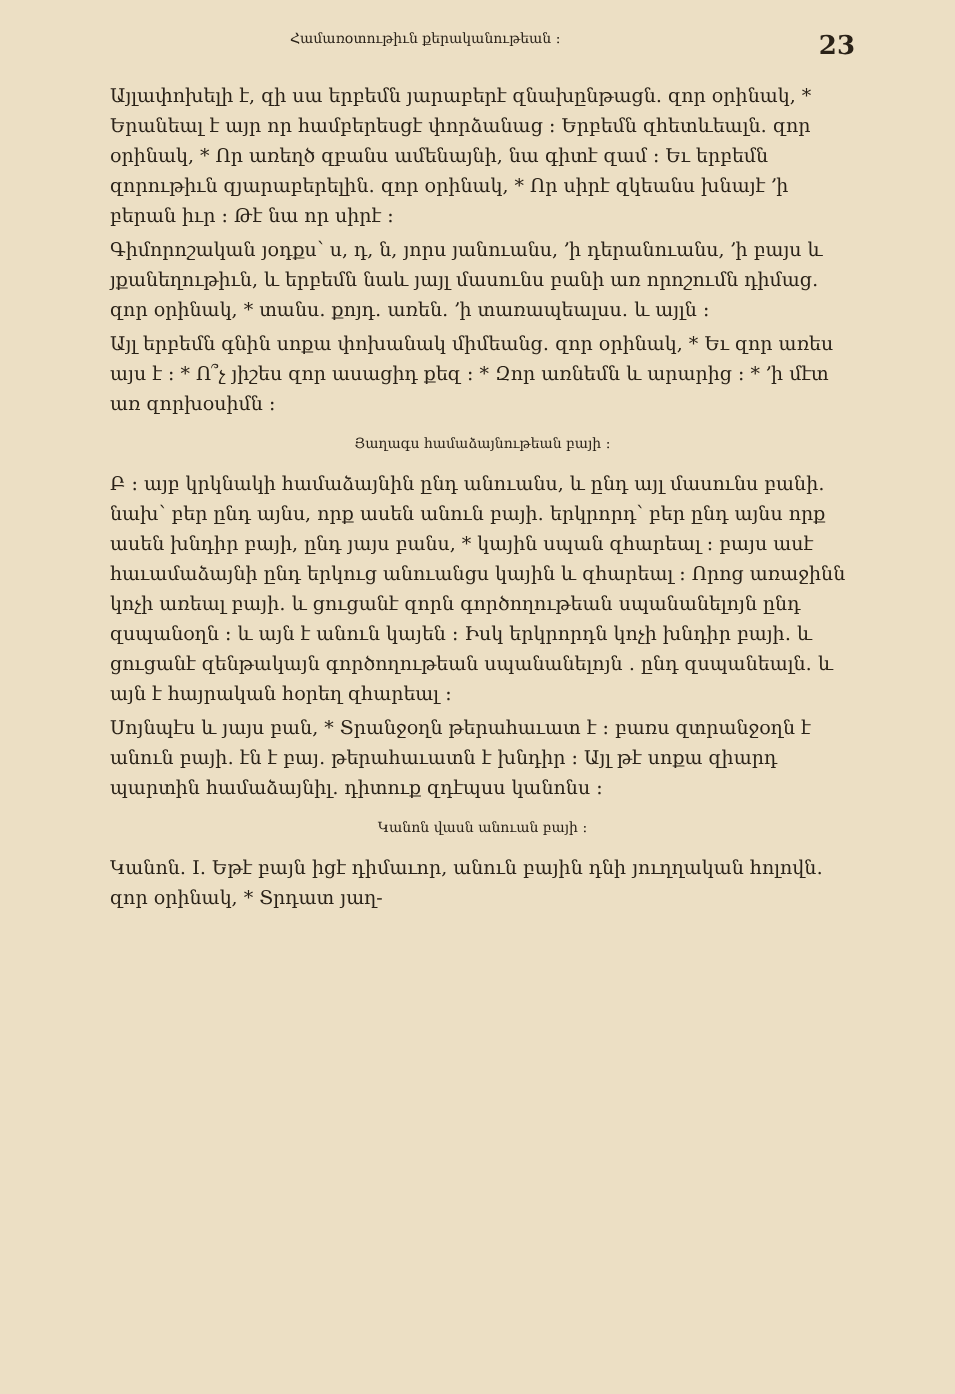Համառօտութիւն քերականութեան ։ 23
Այլափոխելի է, զի սա երբեմն յարաբերէ զնախընթացն․ զոր օրինակ, * Երանեալ է այր որ համբերեսցէ փորձանաց ։ Երբեմն զհետևեալն․ զոր օրինակ, * Որ առեղծ զբանս ամենայնի, նա գիտէ զամ ։ Եւ երբեմն զորութիւն զյարաբերելին․ զոր օրինակ, * Որ սիրէ զկեանս խնայէ ՚ի բերան իւր ։ Թէ նա որ սիրէ ։
Գիմորոշական յօդքս՝ ս, դ, ն, յորս յանուանս, ՚ի դերանուանս, ՚ի բայս և յքանեղութիւն, և երբեմն նաև յայլ մասունս բանի առ որոշումն դիմաց․ զոր օրինակ, * տանս․ քոյդ․ առեն․ ՚ի տառապեալսս․ և այլն ։
Այլ երբեմն գնին սոքա փոխանակ միմեանց․ զոր օրինակ, * Եւ զոր առես այս է ։ * Ո՞չ յիշես զոր ասացիդ քեզ ։ * Զոր առնեմն և արարից ։ * ՚ի մէտ առ զորխօսիմն ։
Յաղագս համաձայնութեան բայի ։
Բ ։ այբ կրկնակի համաձայնին ընդ անուանս, և ընդ այլ մասունս բանի․ նախ՝ բեր ընդ այնս, որք ասեն անուն բայի․ երկրորդ՝ բեր ընդ այնս որք ասեն խնդիր բայի, ընդ յայս բանս, * կային սպան զհարեալ ։ բայս ասէ հաւամաձայնի ընդ երկուց անուանցս կային և զհարեալ ։ Որոց առաջինն կոչի առեալ բայի․ և ցուցանէ զորն գործողութեան սպանանելոյն ընդ զսպանօղն ։ և այն է անուն կայեն ։ Իսկ երկրորդն կոչի խնդիր բայի․ և ցուցանէ զենթակայն գործողութեան սպանանելոյն ․ ընդ զսպանեալն․ և այն է հայրական հօրեղ զհարեալ ։
Սոյնպէս և յայս բան, * Տրանջօղն թերահաւատ է ։ բառս զտրանջօղն է անուն բայի․ էն է բայ․ թերահաւատն է խնդիր ։ Այլ թէ սոքա զիարդ պարտին համաձայնիլ․ դիտուք զդէպսս կանոնս ։
Կանոն վասն անուան բայի ։
Կանոն․ I․ Եթէ բայն իցէ դիմաւոր, անուն բային դնի յուղղական հոլովն․ զոր օրինակ, * Տրդատ յաղ-